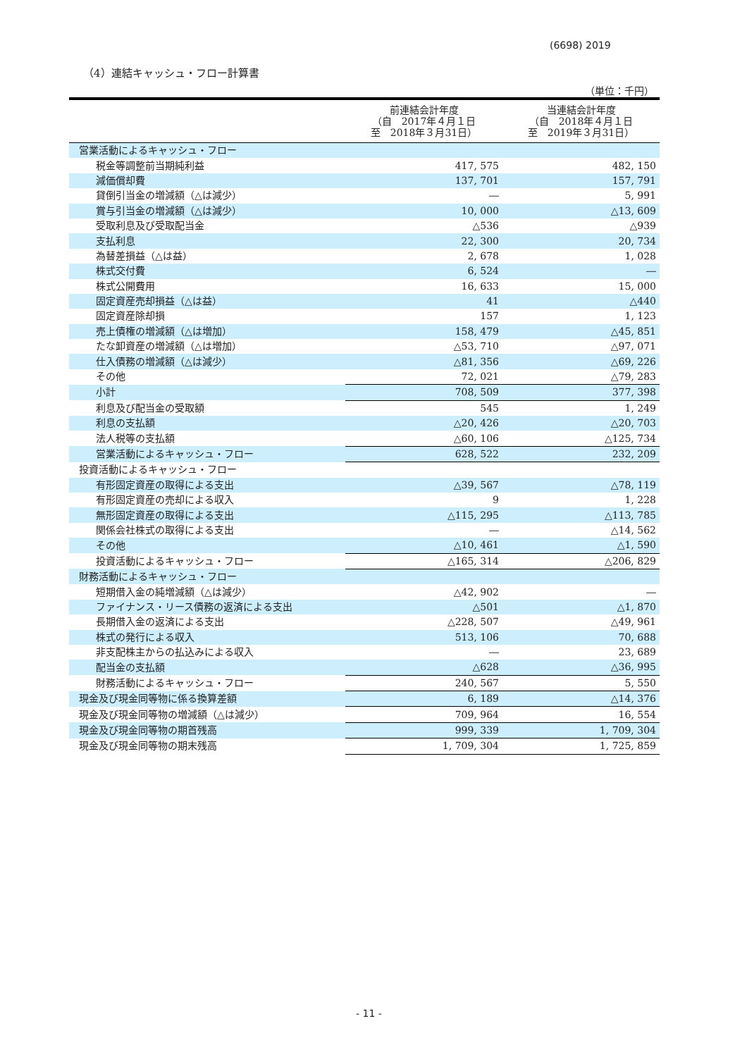(6698) 2019
（4）連結キャッシュ・フロー計算書
（単位：千円）
| | 前連結会計年度 （自 2017年４月１日 至 2018年３月31日） | 当連結会計年度 （自 2018年４月１日 至 2019年３月31日） |
| --- | --- | --- |
| 営業活動によるキャッシュ・フロー | | |
| 税金等調整前当期純利益 | 417, 575 | 482, 150 |
| 減価償却費 | 137, 701 | 157, 791 |
| 貸倒引当金の増減額（△は減少） | ― | 5, 991 |
| 賞与引当金の増減額（△は減少） | 10, 000 | △13, 609 |
| 受取利息及び受取配当金 | △536 | △939 |
| 支払利息 | 22, 300 | 20, 734 |
| 為替差損益（△は益） | 2, 678 | 1, 028 |
| 株式交付費 | 6, 524 | ― |
| 株式公開費用 | 16, 633 | 15, 000 |
| 固定資産売却損益（△は益） | 41 | △440 |
| 固定資産除却損 | 157 | 1, 123 |
| 売上債権の増減額（△は増加） | 158, 479 | △45, 851 |
| たな卸資産の増減額（△は増加） | △53, 710 | △97, 071 |
| 仕入債務の増減額（△は減少） | △81, 356 | △69, 226 |
| その他 | 72, 021 | △79, 283 |
| 小計 | 708, 509 | 377, 398 |
| 利息及び配当金の受取額 | 545 | 1, 249 |
| 利息の支払額 | △20, 426 | △20, 703 |
| 法人税等の支払額 | △60, 106 | △125, 734 |
| 営業活動によるキャッシュ・フロー | 628, 522 | 232, 209 |
| 投資活動によるキャッシュ・フロー | | |
| 有形固定資産の取得による支出 | △39, 567 | △78, 119 |
| 有形固定資産の売却による収入 | 9 | 1, 228 |
| 無形固定資産の取得による支出 | △115, 295 | △113, 785 |
| 関係会社株式の取得による支出 | ― | △14, 562 |
| その他 | △10, 461 | △1, 590 |
| 投資活動によるキャッシュ・フロー | △165, 314 | △206, 829 |
| 財務活動によるキャッシュ・フロー | | |
| 短期借入金の純増減額（△は減少） | △42, 902 | ― |
| ファイナンス・リース債務の返済による支出 | △501 | △1, 870 |
| 長期借入金の返済による支出 | △228, 507 | △49, 961 |
| 株式の発行による収入 | 513, 106 | 70, 688 |
| 非支配株主からの払込みによる収入 | ― | 23, 689 |
| 配当金の支払額 | △628 | △36, 995 |
| 財務活動によるキャッシュ・フロー | 240, 567 | 5, 550 |
| 現金及び現金同等物に係る換算差額 | 6, 189 | △14, 376 |
| 現金及び現金同等物の増減額（△は減少） | 709, 964 | 16, 554 |
| 現金及び現金同等物の期首残高 | 999, 339 | 1, 709, 304 |
| 現金及び現金同等物の期末残高 | 1, 709, 304 | 1, 725, 859 |
- 11 -